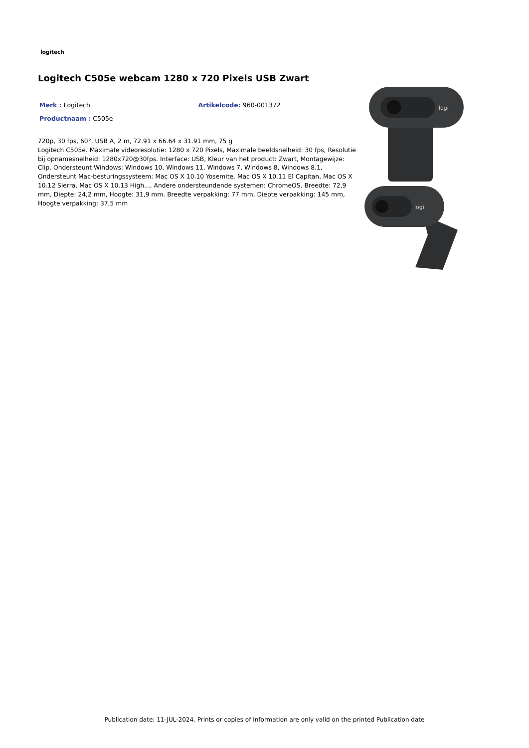logitech
Logitech C505e webcam 1280 x 720 Pixels USB Zwart
Merk : Logitech Artikelcode: 960-001372
Productnaam : C505e
720p, 30 fps, 60°, USB A, 2 m, 72.91 x 66.64 x 31.91 mm, 75 g
Logitech C505e. Maximale videoresolutie: 1280 x 720 Pixels, Maximale beeldsnelheid: 30 fps, Resolutie bij opnamesnelheid: 1280x720@30fps. Interface: USB, Kleur van het product: Zwart, Montagewijze: Clip. Ondersteunt Windows: Windows 10, Windows 11, Windows 7, Windows 8, Windows 8.1, Ondersteunt Mac-besturingssysteem: Mac OS X 10.10 Yosemite, Mac OS X 10.11 El Capitan, Mac OS X 10.12 Sierra, Mac OS X 10.13 High..., Andere ondersteundende systemen: ChromeOS. Breedte: 72,9 mm, Diepte: 24,2 mm, Hoogte: 31,9 mm. Breedte verpakking: 77 mm, Diepte verpakking: 145 mm, Hoogte verpakking: 37,5 mm
logi
logi
Publication date: 11-JUL-2024. Prints or copies of Information are only valid on the printed Publication date